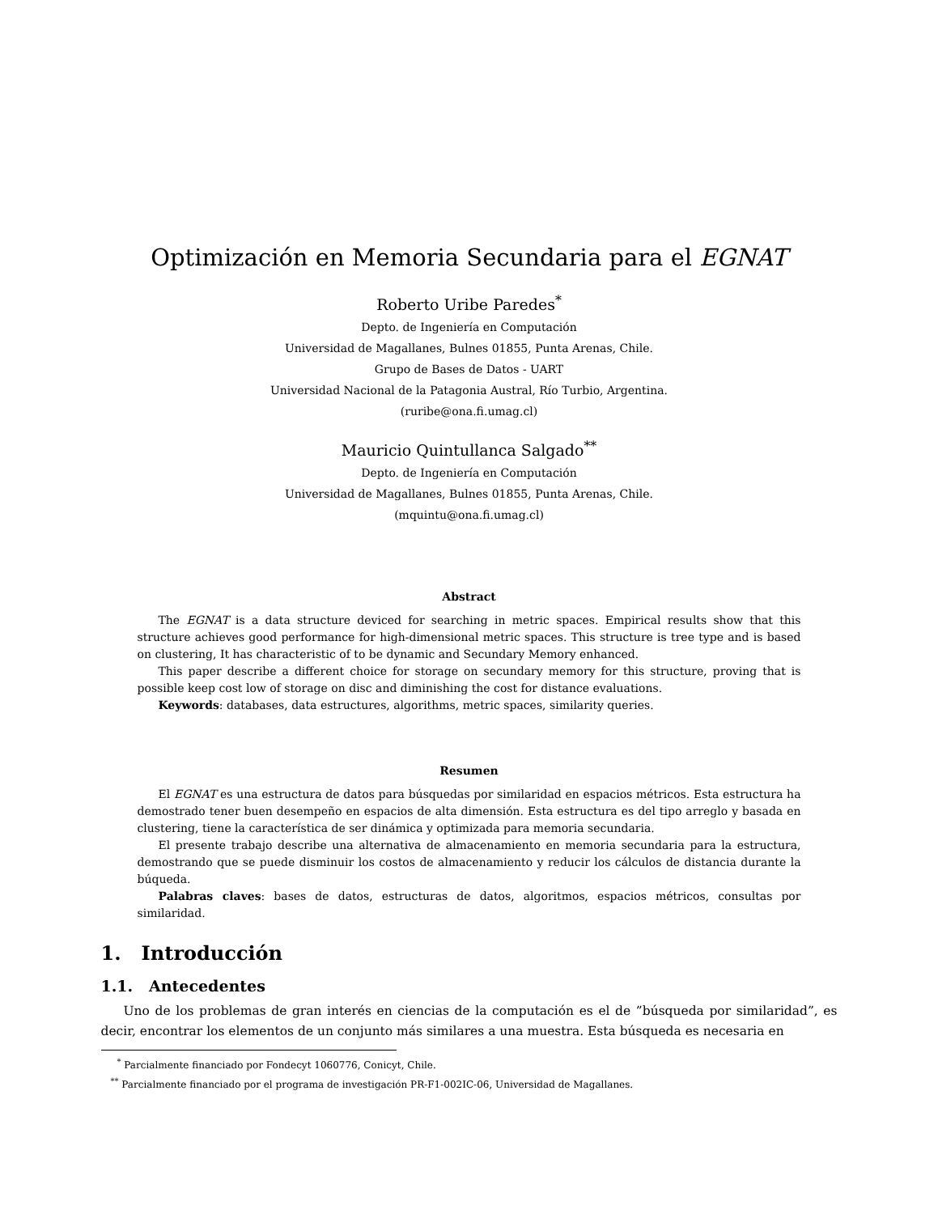Optimización en Memoria Secundaria para el EGNAT
Roberto Uribe Paredes<sup>*</sup>
Depto. de Ingeniería en Computación
Universidad de Magallanes, Bulnes 01855, Punta Arenas, Chile.
Grupo de Bases de Datos - UART
Universidad Nacional de la Patagonia Austral, Río Turbio, Argentina.
(ruribe@ona.fi.umag.cl)
Mauricio Quintullanca Salgado<sup>**</sup>
Depto. de Ingeniería en Computación
Universidad de Magallanes, Bulnes 01855, Punta Arenas, Chile.
(mquintu@ona.fi.umag.cl)
Abstract
The EGNAT is a data structure deviced for searching in metric spaces. Empirical results show that this structure achieves good performance for high-dimensional metric spaces. This structure is tree type and is based on clustering, It has characteristic of to be dynamic and Secundary Memory enhanced.
This paper describe a different choice for storage on secundary memory for this structure, proving that is possible keep cost low of storage on disc and diminishing the cost for distance evaluations.
Keywords: databases, data estructures, algorithms, metric spaces, similarity queries.
Resumen
El EGNAT es una estructura de datos para búsquedas por similaridad en espacios métricos. Esta estructura ha demostrado tener buen desempeño en espacios de alta dimensión. Esta estructura es del tipo arreglo y basada en clustering, tiene la característica de ser dinámica y optimizada para memoria secundaria.
El presente trabajo describe una alternativa de almacenamiento en memoria secundaria para la estructura, demostrando que se puede disminuir los costos de almacenamiento y reducir los cálculos de distancia durante la búqueda.
Palabras claves: bases de datos, estructuras de datos, algoritmos, espacios métricos, consultas por similaridad.
1. Introducción
1.1. Antecedentes
Uno de los problemas de gran interés en ciencias de la computación es el de ”búsqueda por similaridad”, es decir, encontrar los elementos de un conjunto más similares a una muestra. Esta búsqueda es necesaria en
<sup>*</sup> Parcialmente financiado por Fondecyt 1060776, Conicyt, Chile.
<sup>**</sup> Parcialmente financiado por el programa de investigación PR-F1-002IC-06, Universidad de Magallanes.